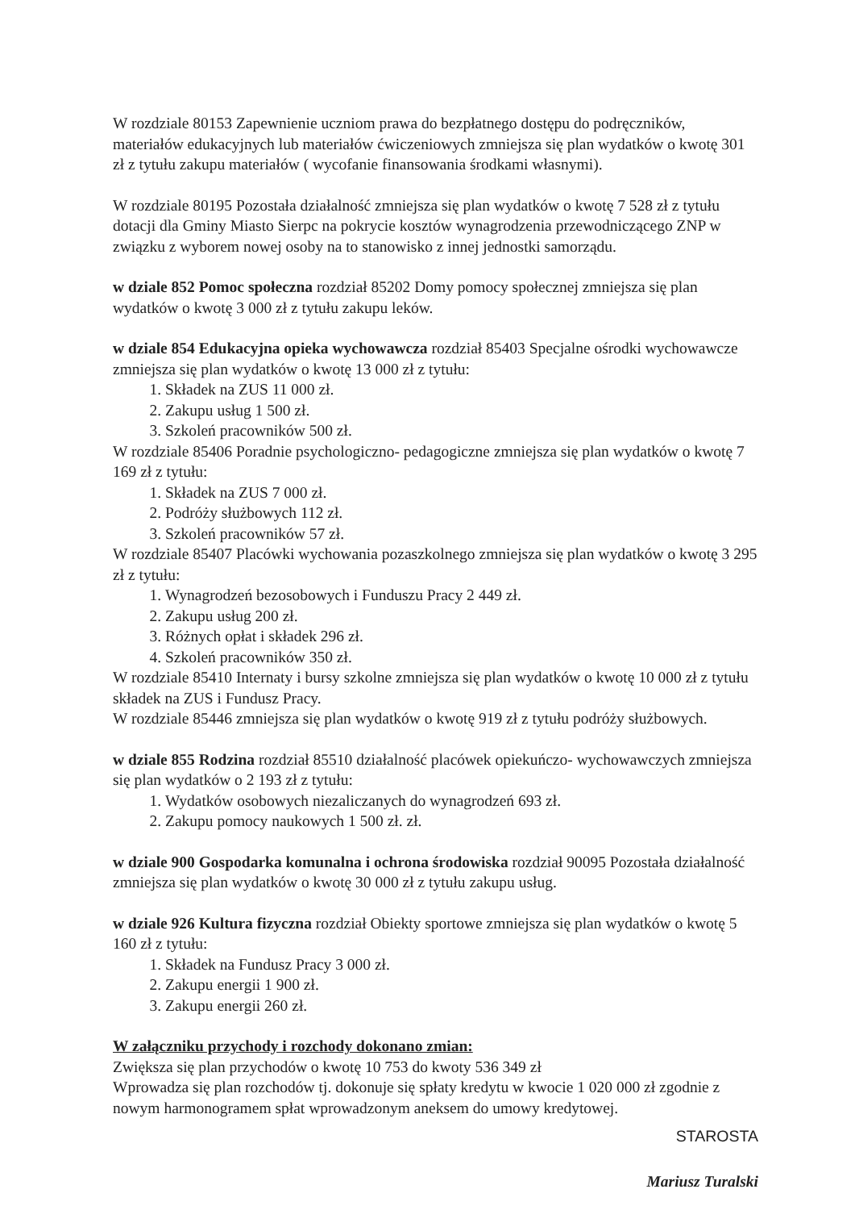W rozdziale 80153 Zapewnienie uczniom prawa do bezpłatnego dostępu do podręczników, materiałów edukacyjnych lub materiałów ćwiczeniowych zmniejsza się plan wydatków o kwotę 301 zł z tytułu zakupu materiałów ( wycofanie finansowania środkami własnymi).
W rozdziale 80195 Pozostała działalność zmniejsza się plan wydatków o kwotę 7 528 zł z tytułu dotacji dla Gminy Miasto Sierpc na pokrycie kosztów wynagrodzenia przewodniczącego ZNP w związku z wyborem nowej osoby na to stanowisko z innej jednostki samorządu.
w dziale 852 Pomoc społeczna rozdział 85202 Domy pomocy społecznej zmniejsza się plan wydatków o kwotę 3 000 zł z tytułu zakupu leków.
w dziale 854 Edukacyjna opieka wychowawcza rozdział 85403 Specjalne ośrodki wychowawcze zmniejsza się plan wydatków o kwotę 13 000 zł z tytułu:
1. Składek na ZUS 11 000 zł.
2. Zakupu usług 1 500 zł.
3. Szkoleń pracowników 500 zł.
W rozdziale 85406 Poradnie psychologiczno- pedagogiczne zmniejsza się plan wydatków o kwotę 7 169 zł z tytułu:
1. Składek na ZUS 7 000 zł.
2. Podróży służbowych 112 zł.
3. Szkoleń pracowników 57 zł.
W rozdziale 85407 Placówki wychowania pozaszkolnego zmniejsza się plan wydatków o kwotę 3 295 zł z tytułu:
1. Wynagrodzeń bezosobowych i Funduszu Pracy 2 449 zł.
2. Zakupu usług 200 zł.
3. Różnych opłat i składek 296 zł.
4. Szkoleń pracowników 350 zł.
W rozdziale 85410 Internaty i bursy szkolne zmniejsza się plan wydatków o kwotę 10 000 zł z tytułu składek na ZUS i Fundusz Pracy.
W rozdziale 85446 zmniejsza się plan wydatków o kwotę 919 zł z tytułu podróży służbowych.
w dziale 855 Rodzina rozdział 85510 działalność placówek opiekuńczo- wychowawczych zmniejsza się plan wydatków o 2 193 zł z tytułu:
1. Wydatków osobowych niezaliczanych do wynagrodzeń 693 zł.
2. Zakupu pomocy naukowych 1 500 zł. zł.
w dziale 900 Gospodarka komunalna i ochrona środowiska rozdział 90095 Pozostała działalność zmniejsza się plan wydatków o kwotę 30 000 zł z tytułu zakupu usług.
w dziale 926 Kultura fizyczna rozdział Obiekty sportowe zmniejsza się plan wydatków o kwotę 5 160 zł z tytułu:
1. Składek na Fundusz Pracy 3 000 zł.
2. Zakupu energii 1 900 zł.
3. Zakupu energii 260 zł.
W załączniku przychody i rozchody dokonano zmian:
Zwiększa się plan przychodów o kwotę 10 753 do kwoty 536 349 zł
Wprowadza się plan rozchodów tj. dokonuje się spłaty kredytu w kwocie 1 020 000 zł zgodnie z nowym harmonogramem spłat wprowadzonym aneksem do umowy kredytowej.
STAROSTA
Mariusz Turalski